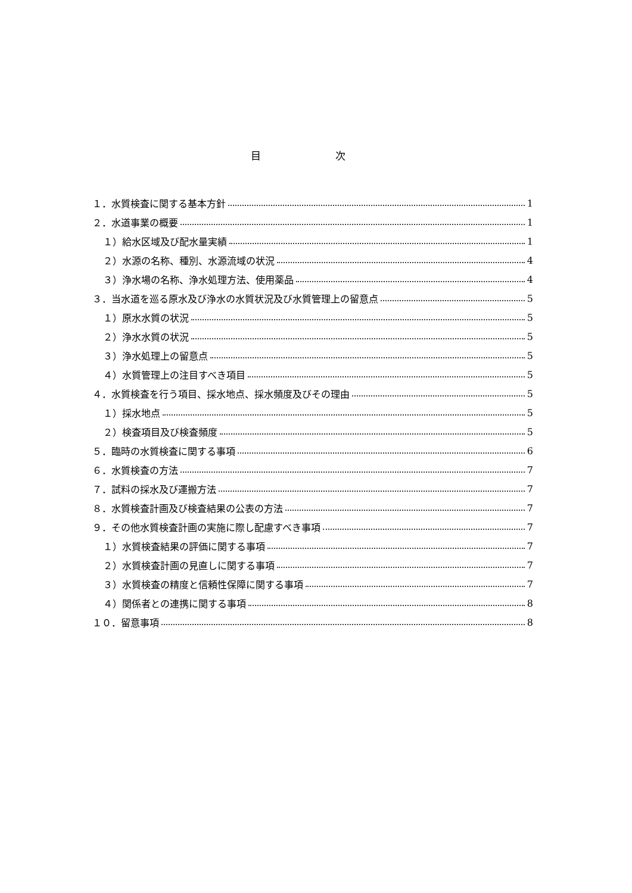目 次
１．水質検査に関する基本方針 1
２．水道事業の概要 1
１）給水区域及び配水量実績 1
２）水源の名称、種別、水源流域の状況 4
３）浄水場の名称、浄水処理方法、使用薬品 4
３．当水道を巡る原水及び浄水の水質状況及び水質管理上の留意点 5
１）原水水質の状況 5
２）浄水水質の状況 5
３）浄水処理上の留意点 5
４）水質管理上の注目すべき項目 5
４．水質検査を行う項目、採水地点、採水頻度及びその理由 5
１）採水地点 5
２）検査項目及び検査頻度 5
５．臨時の水質検査に関する事項 6
６．水質検査の方法 7
７．試料の採水及び運搬方法 7
８．水質検査計画及び検査結果の公表の方法 7
９．その他水質検査計画の実施に際し配慮すべき事項 7
１）水質検査結果の評価に関する事項 7
２）水質検査計画の見直しに関する事項 7
３）水質検査の精度と信頼性保障に関する事項 7
４）関係者との連携に関する事項 8
１０．留意事項 8